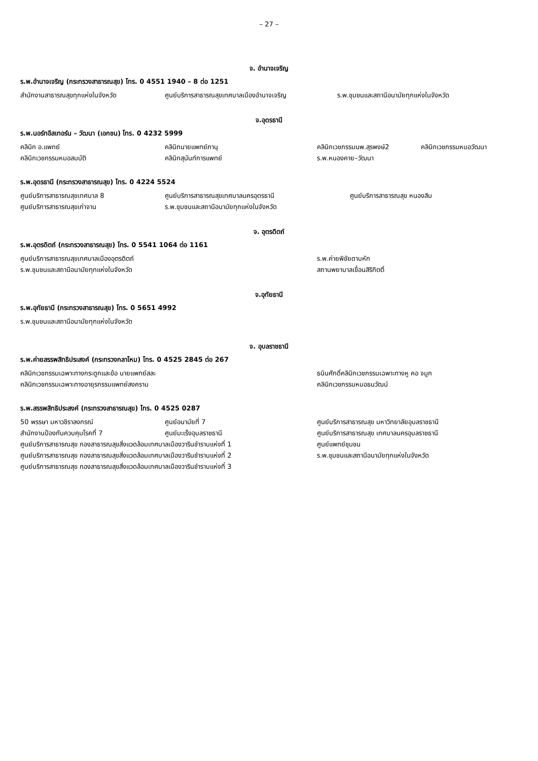– 27 –
จ. อำนาจเจริญ
ร.พ.อำนาจเจริญ (กระทรวงสาธารณสุข) โทร. 0 4551 1940 – 8 ต่อ 1251
สำนักงานสาธารณสุขทุกแห่งในจังหวัด ศูนย์บริการสาธารณสุขเทศบาลเมืองอำนาจเจริญ ร.พ.ชุมชนและสถานีอนามัยทุกแห่งในจังหวัด
จ.อุดรธานี
ร.พ.นอร์ทอีสเทอร์น – วัฒนา (เอกชน) โทร. 0 4232 5999
คลินิก อ.แพทย์ คลินิกนายแพทย์ภานุ คลินิกเวชกรรมนพ.สุรพงษ์2 คลินิกเวชกรรมหมอวัฒนา
คลินิกเวชกรรมหมอสมบัติ คลินิกสุนันท์การแพทย์ ร.พ.หนองคาย–วัฒนา
ร.พ.อุดรธานี (กระทรวงสาธารณสุข) โทร. 0 4224 5524
ศูนย์บริการสาธารณสุขเทศบาล 8 ศูนย์บริการสาธารณสุขเทศบาลนครอุดรธานี ศูนย์บริการสาธารณสุข หนองสิม
ศูนย์บริการสาธารณสุขเก่าจาน ร.พ.ชุมชนและสถานีอนามัยทุกแห่งในจังหวัด
จ. อุตรดิตถ์
ร.พ.อุตรดิตถ์ (กระทรวงสาธารณสุข) โทร. 0 5541 1064 ต่อ 1161
ศูนย์บริการสาธารณสุขเทศบาลเมืองอุตรดิตถ์ ร.พ.ค่ายพิชัยดาบหัก
ร.พ.ชุมชนและสถานีอนามัยทุกแห่งในจังหวัด สถานพยาบาลเขื่อนสิริกิตติ์
จ.อุทัยธานี
ร.พ.อุทัยธานี (กระทรวงสาธารณสุข) โทร. 0 5651 4992
ร.พ.ชุมชนและสถานีอนามัยทุกแห่งในจังหวัด
จ. อุบลราชธานี
ร.พ.ค่ายสรรพสิทธิประสงค์ (กระทรวงกลาโหม) โทร. 0 4525 2845 ต่อ 267
คลินิกเวชกรรมเฉพาะทางกระดูกและข้อ นายแพทย์สละ ธนินศักดิ์คลินิกเวชกรรมเฉพาะทางหู คอ จมูก
คลินิกเวชกรรมเฉพาะทางอายุรกรรมแพทย์สงคราม คลินิกเวชกรรมหมอธนวัฒน์
ร.พ.สรรพสิทธิประสงค์ (กระทรวงสาธารณสุข) โทร. 0 4525 0287
50 พรรษา มหาวชิราลงกรณ์ ศูนย์อนามัยที่ 7
สำนักงานป้องกันควบคุมโรคที่ 7 ศูนย์มะเร็งอุบลราชธานี
ศูนย์บริการสาธารณสุข กองสาธารณสุขสิ่งแวดล้อมเทศบาลเมืองวารินชำราบแห่งที่ 1
ศูนย์บริการสาธารณสุข กองสาธารณสุขสิ่งแวดล้อมเทศบาลเมืองวารินชำราบแห่งที่ 2
ศูนย์บริการสาธารณสุข กองสาธารณสุขสิ่งแวดล้อมเทศบาลเมืองวารินชำราบแห่งที่ 3
ศูนย์บริการสาธารณสุข มหาวิทยาลัยอุบลราชธานี
ศูนย์บริการสาธารณสุข เทศบาลนครอุบลราชธานี
ศูนย์แพทย์ชุมชน
ร.พ.ชุมชนและสถานีอนามัยทุกแห่งในจังหวัด